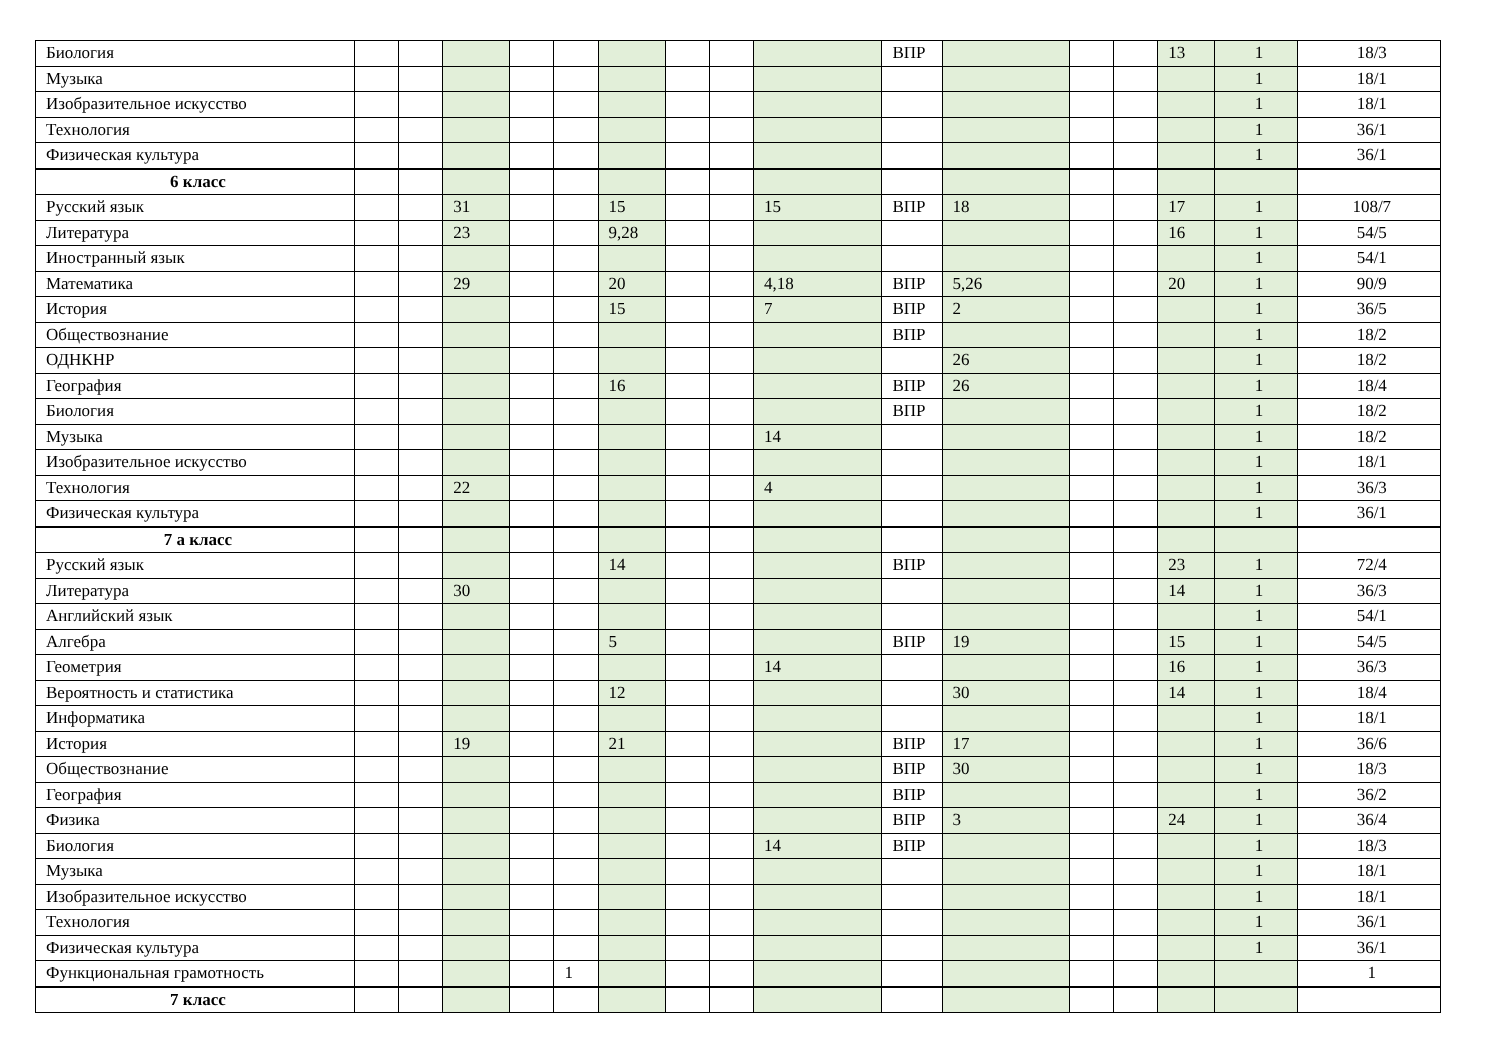| Биология | | | | | | | | | | ВПР | | | | 13 | 1 | 18/3 |
| Музыка | | | | | | | | | | | | | | | 1 | 18/1 |
| Изобразительное искусство | | | | | | | | | | | | | | | 1 | 18/1 |
| Технология | | | | | | | | | | | | | | | 1 | 36/1 |
| Физическая культура | | | | | | | | | | | | | | | 1 | 36/1 |
| 6 класс | | | | | | | | | | | | | | | | |
| Русский язык | | | 31 | | | 15 | | | 15 | ВПР | 18 | | | 17 | 1 | 108/7 |
| Литература | | | 23 | | | 9,28 | | | | | | | | 16 | 1 | 54/5 |
| Иностранный язык | | | | | | | | | | | | | | | 1 | 54/1 |
| Математика | | | 29 | | | 20 | | | 4,18 | ВПР | 5,26 | | | 20 | 1 | 90/9 |
| История | | | | | | 15 | | | 7 | ВПР | 2 | | | | 1 | 36/5 |
| Обществознание | | | | | | | | | | ВПР | | | | | 1 | 18/2 |
| ОДНКНР | | | | | | | | | | | 26 | | | | 1 | 18/2 |
| География | | | | | | 16 | | | | ВПР | 26 | | | | 1 | 18/4 |
| Биология | | | | | | | | | | ВПР | | | | | 1 | 18/2 |
| Музыка | | | | | | | | | 14 | | | | | | 1 | 18/2 |
| Изобразительное искусство | | | | | | | | | | | | | | | 1 | 18/1 |
| Технология | | | 22 | | | | | | 4 | | | | | | 1 | 36/3 |
| Физическая культура | | | | | | | | | | | | | | | 1 | 36/1 |
| 7 а класс | | | | | | | | | | | | | | | | |
| Русский язык | | | | | | 14 | | | | ВПР | | | | 23 | 1 | 72/4 |
| Литература | | | 30 | | | | | | | | | | | 14 | 1 | 36/3 |
| Английский язык | | | | | | | | | | | | | | | 1 | 54/1 |
| Алгебра | | | | | | 5 | | | | ВПР | 19 | | | 15 | 1 | 54/5 |
| Геометрия | | | | | | | | | 14 | | | | | 16 | 1 | 36/3 |
| Вероятность и статистика | | | | | | 12 | | | | | 30 | | | 14 | 1 | 18/4 |
| Информатика | | | | | | | | | | | | | | | 1 | 18/1 |
| История | | | 19 | | | 21 | | | | ВПР | 17 | | | | 1 | 36/6 |
| Обществознание | | | | | | | | | | ВПР | 30 | | | | 1 | 18/3 |
| География | | | | | | | | | | ВПР | | | | | 1 | 36/2 |
| Физика | | | | | | | | | | ВПР | 3 | | | 24 | 1 | 36/4 |
| Биология | | | | | | | | | 14 | ВПР | | | | | 1 | 18/3 |
| Музыка | | | | | | | | | | | | | | | 1 | 18/1 |
| Изобразительное искусство | | | | | | | | | | | | | | | 1 | 18/1 |
| Технология | | | | | | | | | | | | | | | 1 | 36/1 |
| Физическая культура | | | | | | | | | | | | | | | 1 | 36/1 |
| Функциональная грамотность | | | | | 1 | | | | | | | | | | | 1 |
| 7 класс | | | | | | | | | | | | | | | | |